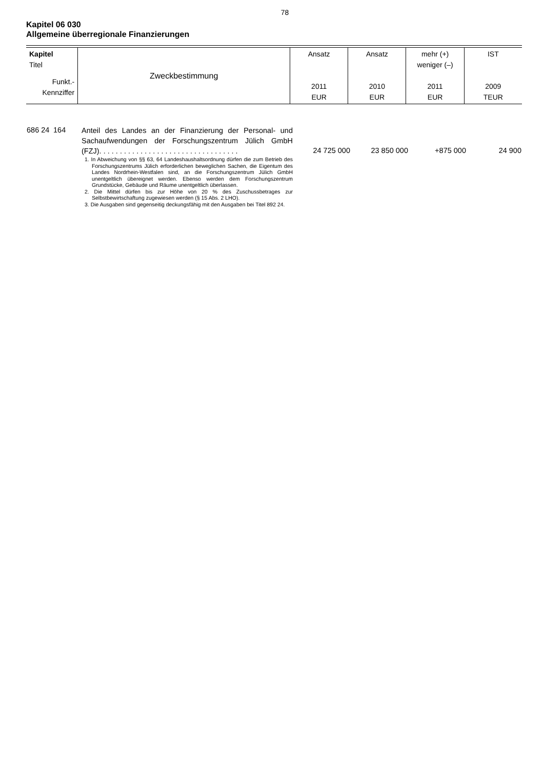78
Kapitel 06 030
Allgemeine überregionale Finanzierungen
| Kapitel Titel Funkt.- Kennziffer | Zweckbestimmung | Ansatz 2011 EUR | Ansatz 2010 EUR | mehr (+) weniger (–) 2011 EUR | IST 2009 TEUR |
| 686 24 | 164 | Anteil des Landes an der Finanzierung der Personal- und Sachaufwendungen der Forschungszentrum Jülich GmbH (FZJ). . . . . . . . . . . . . . . . . . . . . . . . . . . . . . . . . . 1. In Abweichung von §§ 63, 64 Landeshaushaltsordnung dürfen die zum Betrieb des Forschungszentrums Jülich erforderlichen beweglichen Sachen, die Eigentum des Landes Nordrhein-Westfalen sind, an die Forschungszentrum Jülich GmbH unentgeltlich übereignet werden. Ebenso werden dem Forschungszentrum Grundstücke, Gebäude und Räume unentgeltlich überlassen. 2. Die Mittel dürfen bis zur Höhe von 20 % des Zuschussbetrages zur Selbstbewirtschaftung zugewiesen werden (§ 15 Abs. 2 LHO). 3. Die Ausgaben sind gegenseitig deckungsfähig mit den Ausgaben bei Titel 892 24. | 24 725 000 | 23 850 000 | +875 000 | 24 900 |